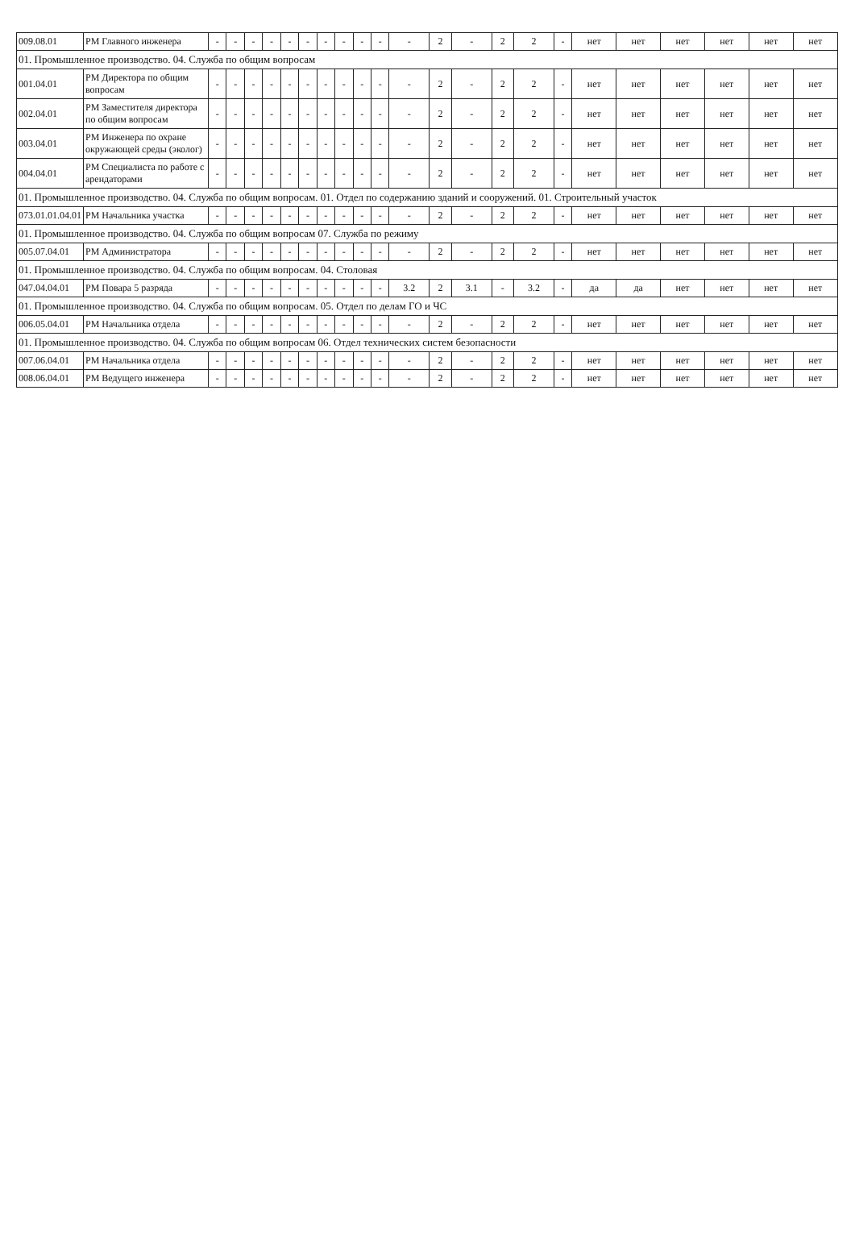| 009.08.01 | РМ Главного инженера | - | - | - | - | - | - | - | - | - | - | - | 2 | - | 2 | 2 | - | нет | нет | нет | нет | нет | нет |
| 01. Промышленное производство. 04. Служба по общим вопросам | | | | | | | | | | | | | | | | | | | | | | | |
| 001.04.01 | РМ Директора по общим вопросам | - | - | - | - | - | - | - | - | - | - | - | 2 | - | 2 | 2 | - | нет | нет | нет | нет | нет | нет |
| 002.04.01 | РМ Заместителя директора по общим вопросам | - | - | - | - | - | - | - | - | - | - | - | 2 | - | 2 | 2 | - | нет | нет | нет | нет | нет | нет |
| 003.04.01 | РМ Инженера по охране окружающей среды (эколог) | - | - | - | - | - | - | - | - | - | - | - | 2 | - | 2 | 2 | - | нет | нет | нет | нет | нет | нет |
| 004.04.01 | РМ Специалиста по работе с арендаторами | - | - | - | - | - | - | - | - | - | - | - | 2 | - | 2 | 2 | - | нет | нет | нет | нет | нет | нет |
| 01. Промышленное производство. 04. Служба по общим вопросам. 01. Отдел по содержанию зданий и сооружений. 01. Строительный участок | | | | | | | | | | | | | | | | | | | | | | | |
| 073.01.01.04.01 | РМ Начальника участка | - | - | - | - | - | - | - | - | - | - | - | 2 | - | 2 | 2 | - | нет | нет | нет | нет | нет | нет |
| 01. Промышленное производство. 04. Служба по общим вопросам 07. Служба по режиму | | | | | | | | | | | | | | | | | | | | | | | |
| 005.07.04.01 | РМ Администратора | - | - | - | - | - | - | - | - | - | - | - | 2 | - | 2 | 2 | - | нет | нет | нет | нет | нет | нет |
| 01. Промышленное производство. 04. Служба по общим вопросам. 04. Столовая | | | | | | | | | | | | | | | | | | | | | | | |
| 047.04.04.01 | РМ Повара 5 разряда | - | - | - | - | - | - | - | - | - | - | 3.2 | 2 | 3.1 | - | 3.2 | - | да | да | нет | нет | нет | нет |
| 01. Промышленное производство. 04. Служба по общим вопросам. 05. Отдел по делам ГО и ЧС | | | | | | | | | | | | | | | | | | | | | | | |
| 006.05.04.01 | РМ Начальника отдела | - | - | - | - | - | - | - | - | - | - | - | 2 | - | 2 | 2 | - | нет | нет | нет | нет | нет | нет |
| 01. Промышленное производство. 04. Служба по общим вопросам 06. Отдел технических систем безопасности | | | | | | | | | | | | | | | | | | | | | | | |
| 007.06.04.01 | РМ Начальника отдела | - | - | - | - | - | - | - | - | - | - | - | 2 | - | 2 | 2 | - | нет | нет | нет | нет | нет | нет |
| 008.06.04.01 | РМ Ведущего инженера | - | - | - | - | - | - | - | - | - | - | - | 2 | - | 2 | 2 | - | нет | нет | нет | нет | нет | нет |